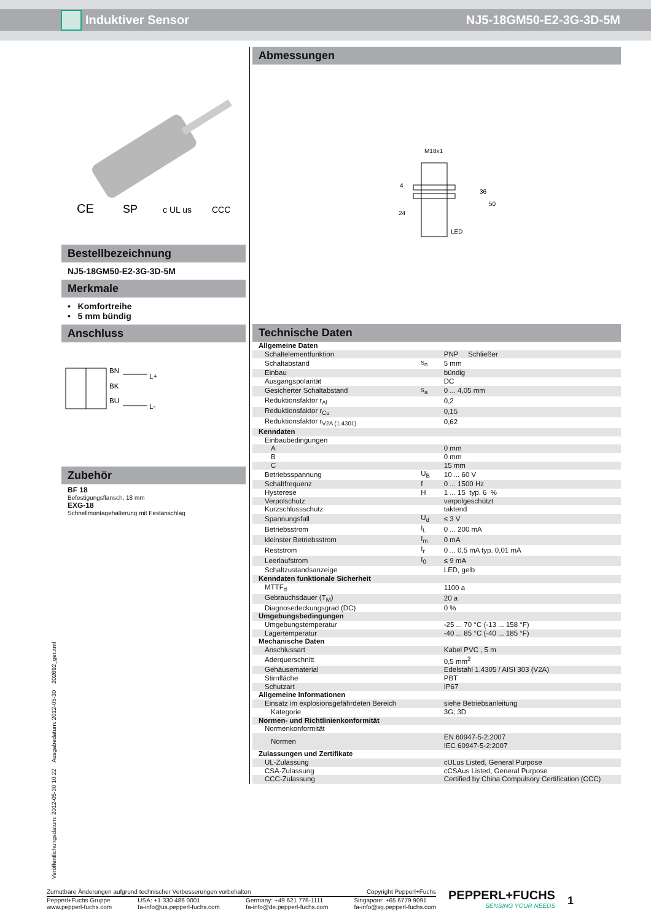Induktiver Sensor NJ5-18GM50-E2-3G-3D-5M
CE
SP
c UL us
CCC
Bestellbezeichnung
NJ5-18GM50-E2-3G-3D-5M
Merkmale
• Komfortreihe
• 5 mm bündig
Anschluss
BN
BK
BU
L+
L-
Zubehör
BF 18
Befestigungsflansch, 18 mm
EXG-18
Schnellmontagehalterung mit Festanschlag
Abmessungen
M18x1
24
LED
36
50
4
Technische Daten
| Allgemeine Daten | | |
| Schaltelementfunktion | | PNP Schließer |
| Schaltabstand | s<sub>n</sub> | 5 mm |
| Einbau | | bündig |
| Ausgangspolarität | | DC |
| Gesicherter Schaltabstand | s<sub>a</sub> | 0 ... 4,05 mm |
| Reduktionsfaktor r<sub>Al</sub> | | 0,2 |
| Reduktionsfaktor r<sub>Cu</sub> | | 0,15 |
| Reduktionsfaktor r<sub>V2A (1.4301)</sub> | | 0,62 |
| Kenndaten | | |
| Einbaubedingungen | | |
| A | | 0 mm |
| B | | 0 mm |
| C | | 15 mm |
| Betriebsspannung | U<sub>B</sub> | 10 ... 60 V |
| Schaltfrequenz | f | 0 ... 1500 Hz |
| Hysterese | H | 1 ... 15 typ. 6 % |
| Verpolschutz | | verpolgeschützt |
| Kurzschlussschutz | | taktend |
| Spannungsfall | U<sub>d</sub> | ≤ 3 V |
| Betriebsstrom | I<sub>L</sub> | 0 ... 200 mA |
| kleinster Betriebsstrom | I<sub>m</sub> | 0 mA |
| Reststrom | I<sub>r</sub> | 0 ... 0,5 mA typ. 0,01 mA |
| Leerlaufstrom | I<sub>0</sub> | ≤ 9 mA |
| Schaltzustandsanzeige | | LED, gelb |
| Kenndaten funktionale Sicherheit | | |
| MTTF<sub>d</sub> | | 1100 a |
| Gebrauchsdauer (T<sub>M</sub>) | | 20 a |
| Diagnosedeckungsgrad (DC) | | 0 % |
| Umgebungsbedingungen | | |
| Umgebungstemperatur | | -25 ... 70 °C (-13 ... 158 °F) |
| Lagertemperatur | | -40 ... 85 °C (-40 ... 185 °F) |
| Mechanische Daten | | |
| Anschlussart | | Kabel PVC , 5 m |
| Aderquerschnitt | | 0,5 mm<sup>2</sup> |
| Gehäusematerial | | Edelstahl 1.4305 / AISI 303 (V2A) |
| Stirnfläche | | PBT |
| Schutzart | | IP67 |
| Allgemeine Informationen | | |
| Einsatz im explosionsgefährdeten Bereich | | siehe Betriebsanleitung |
| Kategorie | | 3G; 3D |
| Normen- und Richtlinienkonformität | | |
| Normenkonformität | | |
| Normen | | EN 60947-5-2:2007 IEC 60947-5-2:2007 |
| Zulassungen und Zertifikate | | |
| UL-Zulassung | | cULus Listed, General Purpose |
| CSA-Zulassung | | cCSAus Listed, General Purpose |
| CCC-Zulassung | | Certified by China Compulsory Certification (CCC) |
Veröffentlichungsdatum: 2012-05-30 10:22 Ausgabedatum: 2012-05-30 202692_ger.xml
Zumutbare Änderungen aufgrund technischer Verbesserungen vorbehalten Copyright Pepperl+Fuchs
Pepperl+Fuchs Gruppe
www.pepperl-fuchs.com
USA: +1 330 486 0001
fa-info@us.pepperl-fuchs.com
Germany: +49 621 776-1111
fa-info@de.pepperl-fuchs.com
Singapore: +65 6779 9091
fa-info@sg.pepperl-fuchs.com
PEPPERL+FUCHS
SENSING YOUR NEEDS
1